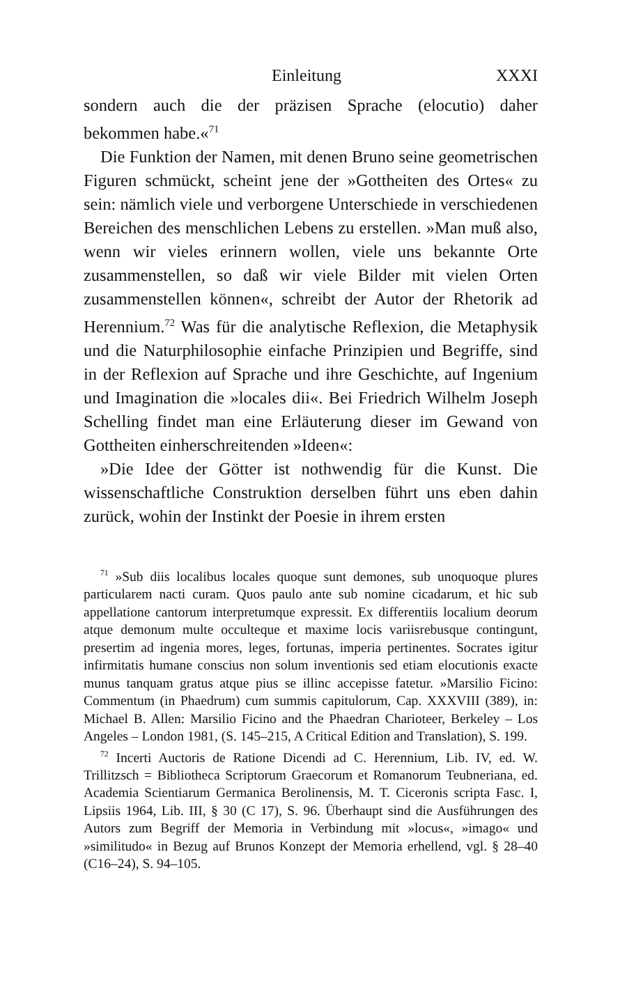Einleitung XXXI
sondern auch die der präzisen Sprache (elocutio) daher bekommen habe.«<sup>71</sup>
Die Funktion der Namen, mit denen Bruno seine geometrischen Figuren schmückt, scheint jene der »Gottheiten des Ortes« zu sein: nämlich viele und verborgene Unterschiede in verschiedenen Bereichen des menschlichen Lebens zu erstellen. »Man muß also, wenn wir vieles erinnern wollen, viele uns bekannte Orte zusammenstellen, so daß wir viele Bilder mit vielen Orten zusammenstellen können«, schreibt der Autor der Rhetorik ad Herennium.<sup>72</sup> Was für die analytische Reflexion, die Metaphysik und die Naturphilosophie einfache Prinzipien und Begriffe, sind in der Reflexion auf Sprache und ihre Geschichte, auf Ingenium und Imagination die »locales dii«. Bei Friedrich Wilhelm Joseph Schelling findet man eine Erläuterung dieser im Gewand von Gottheiten einherschreitenden »Ideen«:
»Die Idee der Götter ist nothwendig für die Kunst. Die wissenschaftliche Construktion derselben führt uns eben dahin zurück, wohin der Instinkt der Poesie in ihrem ersten
<sup>71</sup> »Sub diis localibus locales quoque sunt demones, sub unoquoque plures particularem nacti curam. Quos paulo ante sub nomine cicadarum, et hic sub appellatione cantorum interpretumque expressit. Ex differentiis localium deorum atque demonum multe occulteque et maxime locis variisrebusque contingunt, presertim ad ingenia mores, leges, fortunas, imperia pertinentes. Socrates igitur infirmitatis humane conscius non solum inventionis sed etiam elocutionis exacte munus tanquam gratus atque pius se illinc accepisse fatetur. »Marsilio Ficino: Commentum (in Phaedrum) cum summis capitulorum, Cap. XXXVIII (389), in: Michael B. Allen: Marsilio Ficino and the Phaedran Charioteer, Berkeley – Los Angeles – London 1981, (S. 145–215, A Critical Edition and Translation), S. 199.
<sup>72</sup> Incerti Auctoris de Ratione Dicendi ad C. Herennium, Lib. IV, ed. W. Trillitzsch = Bibliotheca Scriptorum Graecorum et Romanorum Teubneriana, ed. Academia Scientiarum Germanica Berolinensis, M. T. Ciceronis scripta Fasc. I, Lipsiis 1964, Lib. III, § 30 (C 17), S. 96. Überhaupt sind die Ausführungen des Autors zum Begriff der Memoria in Verbindung mit »locus«, »imago« und »similitudo« in Bezug auf Brunos Konzept der Memoria erhellend, vgl. § 28–40 (C16–24), S. 94–105.